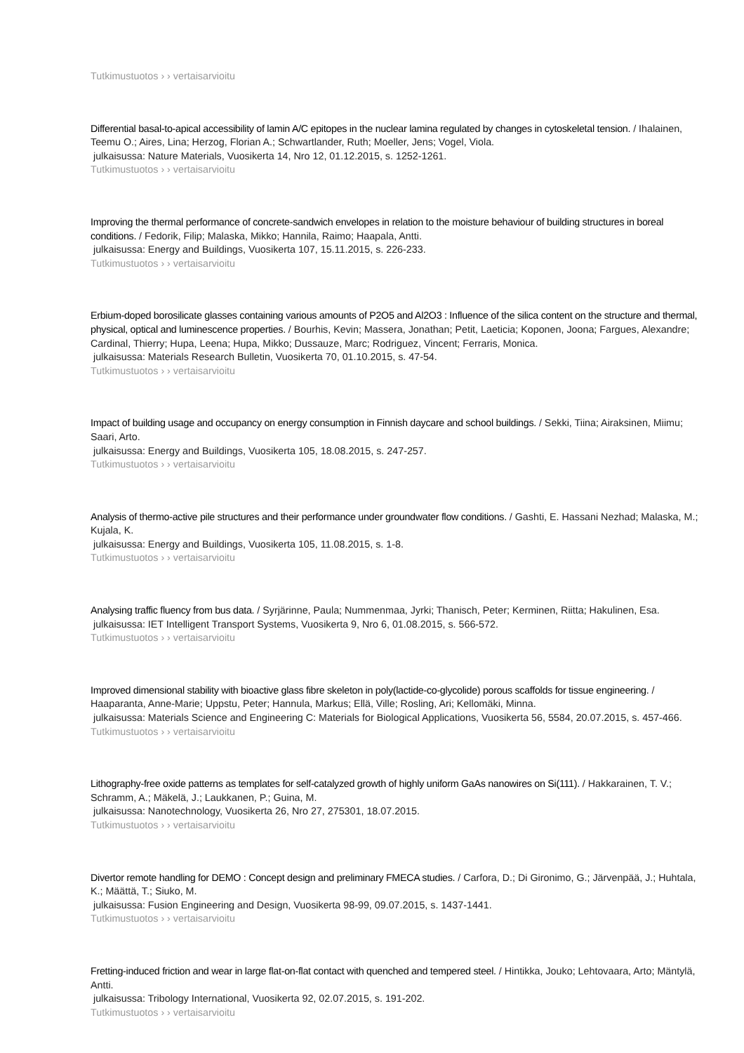Tutkimustuotos › › vertaisarvioitu
Differential basal-to-apical accessibility of lamin A/C epitopes in the nuclear lamina regulated by changes in cytoskeletal tension. / Ihalainen, Teemu O.; Aires, Lina; Herzog, Florian A.; Schwartlander, Ruth; Moeller, Jens; Vogel, Viola.
julkaisussa: Nature Materials, Vuosikerta 14, Nro 12, 01.12.2015, s. 1252-1261.
Tutkimustuotos › › vertaisarvioitu
Improving the thermal performance of concrete-sandwich envelopes in relation to the moisture behaviour of building structures in boreal conditions. / Fedorik, Filip; Malaska, Mikko; Hannila, Raimo; Haapala, Antti.
julkaisussa: Energy and Buildings, Vuosikerta 107, 15.11.2015, s. 226-233.
Tutkimustuotos › › vertaisarvioitu
Erbium-doped borosilicate glasses containing various amounts of P2O5 and Al2O3 : Influence of the silica content on the structure and thermal, physical, optical and luminescence properties. / Bourhis, Kevin; Massera, Jonathan; Petit, Laeticia; Koponen, Joona; Fargues, Alexandre; Cardinal, Thierry; Hupa, Leena; Hupa, Mikko; Dussauze, Marc; Rodriguez, Vincent; Ferraris, Monica.
julkaisussa: Materials Research Bulletin, Vuosikerta 70, 01.10.2015, s. 47-54.
Tutkimustuotos › › vertaisarvioitu
Impact of building usage and occupancy on energy consumption in Finnish daycare and school buildings. / Sekki, Tiina; Airaksinen, Miimu; Saari, Arto.
julkaisussa: Energy and Buildings, Vuosikerta 105, 18.08.2015, s. 247-257.
Tutkimustuotos › › vertaisarvioitu
Analysis of thermo-active pile structures and their performance under groundwater flow conditions. / Gashti, E. Hassani Nezhad; Malaska, M.; Kujala, K.
julkaisussa: Energy and Buildings, Vuosikerta 105, 11.08.2015, s. 1-8.
Tutkimustuotos › › vertaisarvioitu
Analysing traffic fluency from bus data. / Syrjärinne, Paula; Nummenmaa, Jyrki; Thanisch, Peter; Kerminen, Riitta; Hakulinen, Esa.
julkaisussa: IET Intelligent Transport Systems, Vuosikerta 9, Nro 6, 01.08.2015, s. 566-572.
Tutkimustuotos › › vertaisarvioitu
Improved dimensional stability with bioactive glass fibre skeleton in poly(lactide-co-glycolide) porous scaffolds for tissue engineering. / Haaparanta, Anne-Marie; Uppstu, Peter; Hannula, Markus; Ellä, Ville; Rosling, Ari; Kellomäki, Minna.
julkaisussa: Materials Science and Engineering C: Materials for Biological Applications, Vuosikerta 56, 5584, 20.07.2015, s. 457-466.
Tutkimustuotos › › vertaisarvioitu
Lithography-free oxide patterns as templates for self-catalyzed growth of highly uniform GaAs nanowires on Si(111). / Hakkarainen, T. V.; Schramm, A.; Mäkelä, J.; Laukkanen, P.; Guina, M.
julkaisussa: Nanotechnology, Vuosikerta 26, Nro 27, 275301, 18.07.2015.
Tutkimustuotos › › vertaisarvioitu
Divertor remote handling for DEMO : Concept design and preliminary FMECA studies. / Carfora, D.; Di Gironimo, G.; Järvenpää, J.; Huhtala, K.; Määttä, T.; Siuko, M.
julkaisussa: Fusion Engineering and Design, Vuosikerta 98-99, 09.07.2015, s. 1437-1441.
Tutkimustuotos › › vertaisarvioitu
Fretting-induced friction and wear in large flat-on-flat contact with quenched and tempered steel. / Hintikka, Jouko; Lehtovaara, Arto; Mäntylä, Antti.
julkaisussa: Tribology International, Vuosikerta 92, 02.07.2015, s. 191-202.
Tutkimustuotos › › vertaisarvioitu